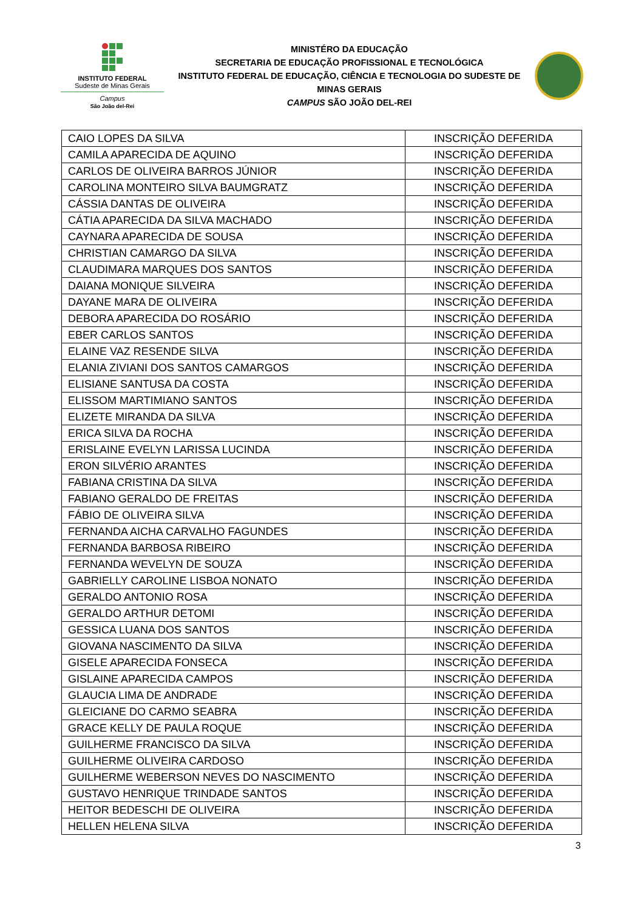INSTITUTO FEDERAL
Sudeste de Minas Gerais
Campus
São João del-Rei
MINISTÉRO DA EDUCAÇÃO
SECRETARIA DE EDUCAÇÃO PROFISSIONAL E TECNOLÓGICA
INSTITUTO FEDERAL DE EDUCAÇÃO, CIÊNCIA E TECNOLOGIA DO SUDESTE DE MINAS GERAIS
CAMPUS SÃO JOÃO DEL-REI
| CAIO LOPES DA SILVA | INSCRIÇÃO DEFERIDA |
| CAMILA APARECIDA DE AQUINO | INSCRIÇÃO DEFERIDA |
| CARLOS DE OLIVEIRA BARROS JÚNIOR | INSCRIÇÃO DEFERIDA |
| CAROLINA MONTEIRO SILVA BAUMGRATZ | INSCRIÇÃO DEFERIDA |
| CÁSSIA DANTAS DE OLIVEIRA | INSCRIÇÃO DEFERIDA |
| CÁTIA APARECIDA DA SILVA MACHADO | INSCRIÇÃO DEFERIDA |
| CAYNARA APARECIDA DE SOUSA | INSCRIÇÃO DEFERIDA |
| CHRISTIAN CAMARGO DA SILVA | INSCRIÇÃO DEFERIDA |
| CLAUDIMARA MARQUES DOS SANTOS | INSCRIÇÃO DEFERIDA |
| DAIANA MONIQUE SILVEIRA | INSCRIÇÃO DEFERIDA |
| DAYANE MARA DE OLIVEIRA | INSCRIÇÃO DEFERIDA |
| DEBORA APARECIDA DO ROSÁRIO | INSCRIÇÃO DEFERIDA |
| EBER CARLOS SANTOS | INSCRIÇÃO DEFERIDA |
| ELAINE VAZ RESENDE SILVA | INSCRIÇÃO DEFERIDA |
| ELANIA ZIVIANI DOS SANTOS CAMARGOS | INSCRIÇÃO DEFERIDA |
| ELISIANE SANTUSA DA COSTA | INSCRIÇÃO DEFERIDA |
| ELISSOM MARTIMIANO SANTOS | INSCRIÇÃO DEFERIDA |
| ELIZETE MIRANDA DA SILVA | INSCRIÇÃO DEFERIDA |
| ERICA SILVA DA ROCHA | INSCRIÇÃO DEFERIDA |
| ERISLAINE EVELYN LARISSA LUCINDA | INSCRIÇÃO DEFERIDA |
| ERON SILVÉRIO ARANTES | INSCRIÇÃO DEFERIDA |
| FABIANA CRISTINA DA SILVA | INSCRIÇÃO DEFERIDA |
| FABIANO GERALDO DE FREITAS | INSCRIÇÃO DEFERIDA |
| FÁBIO DE OLIVEIRA SILVA | INSCRIÇÃO DEFERIDA |
| FERNANDA AICHA CARVALHO FAGUNDES | INSCRIÇÃO DEFERIDA |
| FERNANDA BARBOSA RIBEIRO | INSCRIÇÃO DEFERIDA |
| FERNANDA WEVELYN DE SOUZA | INSCRIÇÃO DEFERIDA |
| GABRIELLY CAROLINE LISBOA NONATO | INSCRIÇÃO DEFERIDA |
| GERALDO ANTONIO ROSA | INSCRIÇÃO DEFERIDA |
| GERALDO ARTHUR DETOMI | INSCRIÇÃO DEFERIDA |
| GESSICA LUANA DOS SANTOS | INSCRIÇÃO DEFERIDA |
| GIOVANA NASCIMENTO DA SILVA | INSCRIÇÃO DEFERIDA |
| GISELE APARECIDA FONSECA | INSCRIÇÃO DEFERIDA |
| GISLAINE APARECIDA CAMPOS | INSCRIÇÃO DEFERIDA |
| GLAUCIA LIMA DE ANDRADE | INSCRIÇÃO DEFERIDA |
| GLEICIANE DO CARMO SEABRA | INSCRIÇÃO DEFERIDA |
| GRACE KELLY DE PAULA ROQUE | INSCRIÇÃO DEFERIDA |
| GUILHERME FRANCISCO DA SILVA | INSCRIÇÃO DEFERIDA |
| GUILHERME OLIVEIRA CARDOSO | INSCRIÇÃO DEFERIDA |
| GUILHERME WEBERSON NEVES DO NASCIMENTO | INSCRIÇÃO DEFERIDA |
| GUSTAVO HENRIQUE TRINDADE SANTOS | INSCRIÇÃO DEFERIDA |
| HEITOR BEDESCHI DE OLIVEIRA | INSCRIÇÃO DEFERIDA |
| HELLEN HELENA SILVA | INSCRIÇÃO DEFERIDA |
3